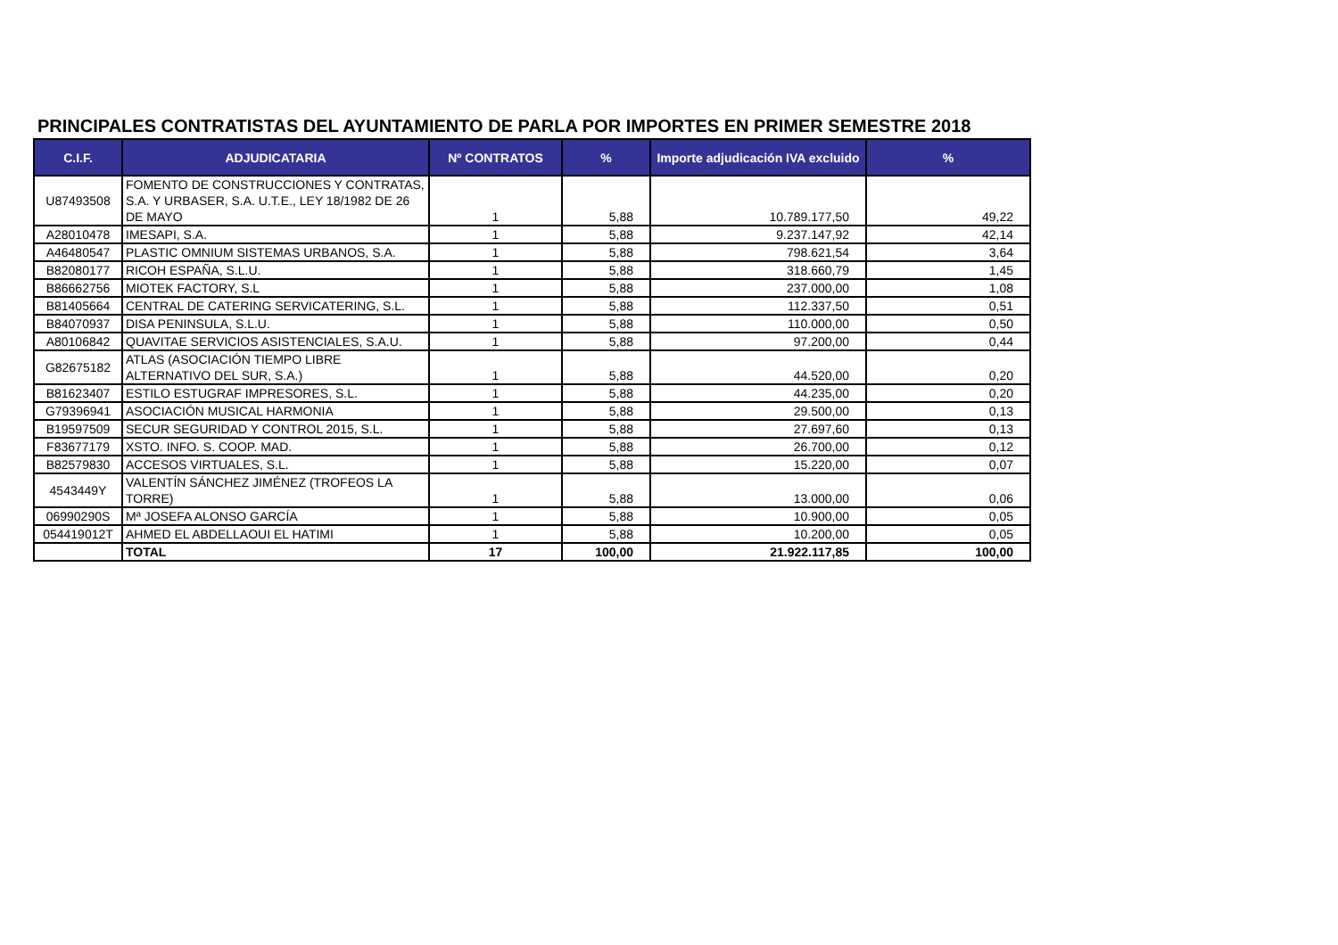PRINCIPALES CONTRATISTAS DEL AYUNTAMIENTO DE PARLA POR IMPORTES EN PRIMER SEMESTRE 2018
| C.I.F. | ADJUDICATARIA | Nº CONTRATOS | % | Importe adjudicación IVA excluido | % |
| --- | --- | --- | --- | --- | --- |
| U87493508 | FOMENTO DE CONSTRUCCIONES Y CONTRATAS, S.A. Y URBASER, S.A. U.T.E., LEY 18/1982 DE 26 DE MAYO | 1 | 5,88 | 10.789.177,50 | 49,22 |
| A28010478 | IMESAPI, S.A. | 1 | 5,88 | 9.237.147,92 | 42,14 |
| A46480547 | PLASTIC OMNIUM SISTEMAS URBANOS, S.A. | 1 | 5,88 | 798.621,54 | 3,64 |
| B82080177 | RICOH ESPAÑA, S.L.U. | 1 | 5,88 | 318.660,79 | 1,45 |
| B86662756 | MIOTEK FACTORY, S.L | 1 | 5,88 | 237.000,00 | 1,08 |
| B81405664 | CENTRAL DE CATERING SERVICATERING, S.L. | 1 | 5,88 | 112.337,50 | 0,51 |
| B84070937 | DISA PENINSULA, S.L.U. | 1 | 5,88 | 110.000,00 | 0,50 |
| A80106842 | QUAVITAE SERVICIOS ASISTENCIALES, S.A.U. | 1 | 5,88 | 97.200,00 | 0,44 |
| G82675182 | ATLAS (ASOCIACIÓN TIEMPO LIBRE ALTERNATIVO DEL SUR, S.A.) | 1 | 5,88 | 44.520,00 | 0,20 |
| B81623407 | ESTILO ESTUGRAF IMPRESORES, S.L. | 1 | 5,88 | 44.235,00 | 0,20 |
| G79396941 | ASOCIACIÓN MUSICAL HARMONIA | 1 | 5,88 | 29.500,00 | 0,13 |
| B19597509 | SECUR SEGURIDAD Y CONTROL 2015, S.L. | 1 | 5,88 | 27.697,60 | 0,13 |
| F83677179 | XSTO. INFO. S. COOP. MAD. | 1 | 5,88 | 26.700,00 | 0,12 |
| B82579830 | ACCESOS VIRTUALES, S.L. | 1 | 5,88 | 15.220,00 | 0,07 |
| 4543449Y | VALENTÍN SÁNCHEZ JIMÉNEZ (TROFEOS LA TORRE) | 1 | 5,88 | 13.000,00 | 0,06 |
| 06990290S | Mª JOSEFA ALONSO GARCÍA | 1 | 5,88 | 10.900,00 | 0,05 |
| 054419012T | AHMED EL ABDELLAOUI EL HATIMI | 1 | 5,88 | 10.200,00 | 0,05 |
| | TOTAL | 17 | 100,00 | 21.922.117,85 | 100,00 |